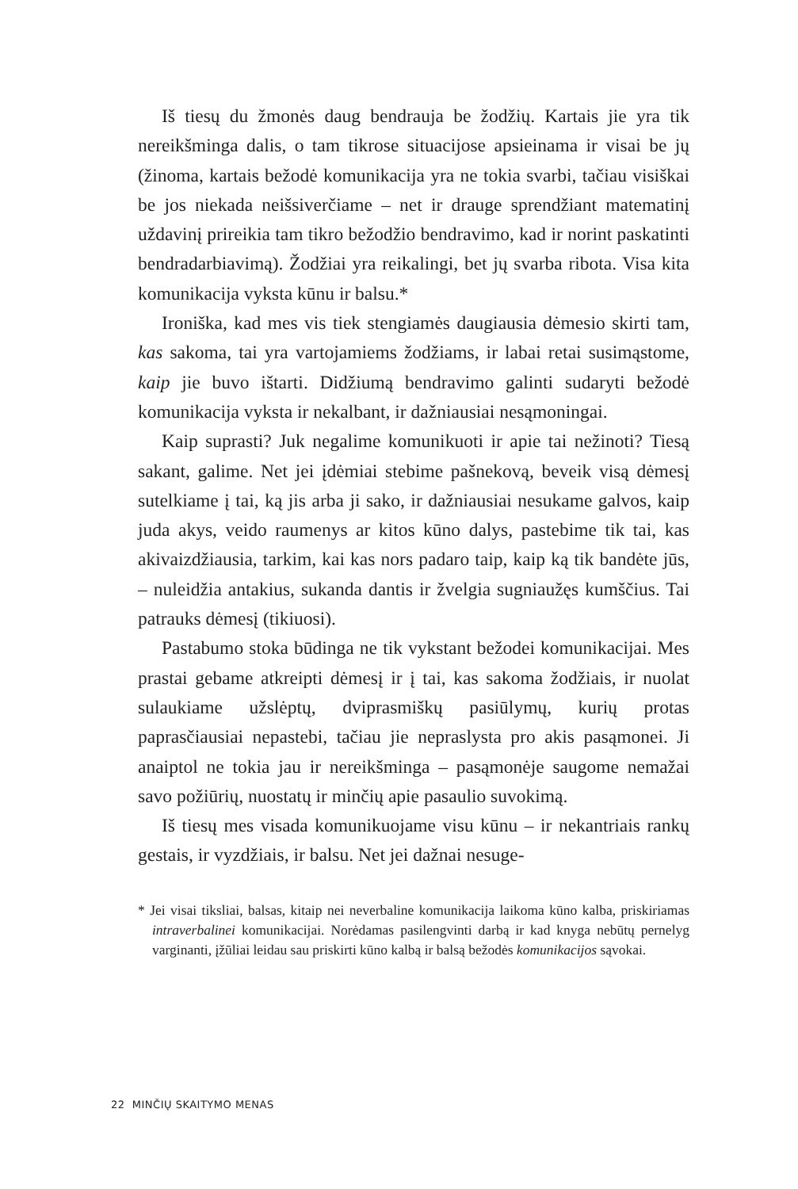Iš tiesų du žmonės daug bendrauja be žodžių. Kartais jie yra tik nereikšminga dalis, o tam tikrose situacijose apsieinama ir visai be jų (žinoma, kartais bežodė komunikacija yra ne tokia svarbi, tačiau visiškai be jos niekada neišsiverčiame – net ir drauge sprendžiant matematinį uždavinį prireikia tam tikro bežodžio bendravimo, kad ir norint paskatinti bendradarbiavimą). Žodžiai yra reikalingi, bet jų svarba ribota. Visa kita komunikacija vyksta kūnu ir balsu.*
Ironiška, kad mes vis tiek stengiamės daugiausia dėmesio skirti tam, kas sakoma, tai yra vartojamiems žodžiams, ir labai retai susimąstome, kaip jie buvo ištarti. Didžiumą bendravimo galinti sudaryti bežodė komunikacija vyksta ir nekalbant, ir dažniausiai nesąmoningai.
Kaip suprasti? Juk negalime komunikuoti ir apie tai nežinoti? Tiesą sakant, galime. Net jei įdėmiai stebime pašnekovą, beveik visą dėmesį sutelkiame į tai, ką jis arba ji sako, ir dažniausiai nesukame galvos, kaip juda akys, veido raumenys ar kitos kūno dalys, pastebime tik tai, kas akivaizdžiausia, tarkim, kai kas nors padaro taip, kaip ką tik bandėte jūs, – nuleidžia antakius, sukanda dantis ir žvelgia sugniaužęs kumščius. Tai patrauks dėmesį (tikiuosi).
Pastabumo stoka būdinga ne tik vykstant bežodei komunikacijai. Mes prastai gebame atkreipti dėmesį ir į tai, kas sakoma žodžiais, ir nuolat sulaukiame užslėptų, dviprasmiškų pasiūlymų, kurių protas paprasčiausiai nepastebi, tačiau jie nepraslysta pro akis pasąmonei. Ji anaiptol ne tokia jau ir nereikšminga – pasąmonėje saugome nemažai savo požiūrių, nuostatų ir minčių apie pasaulio suvokimą.
Iš tiesų mes visada komunikuojame visu kūnu – ir nekantriais rankų gestais, ir vyzdžiais, ir balsu. Net jei dažnai nesuge-
* Jei visai tiksliai, balsas, kitaip nei neverbaline komunikacija laikoma kūno kalba, priskiriamas intraverbalinei komunikacijai. Norėdamas pasilengvinti darbą ir kad knyga nebūtų pernelyg varginanti, įžūliai leidau sau priskirti kūno kalbą ir balsą bežodės komunikacijos sąvokai.
22 MINČIŲ SKAITYMO MENAS